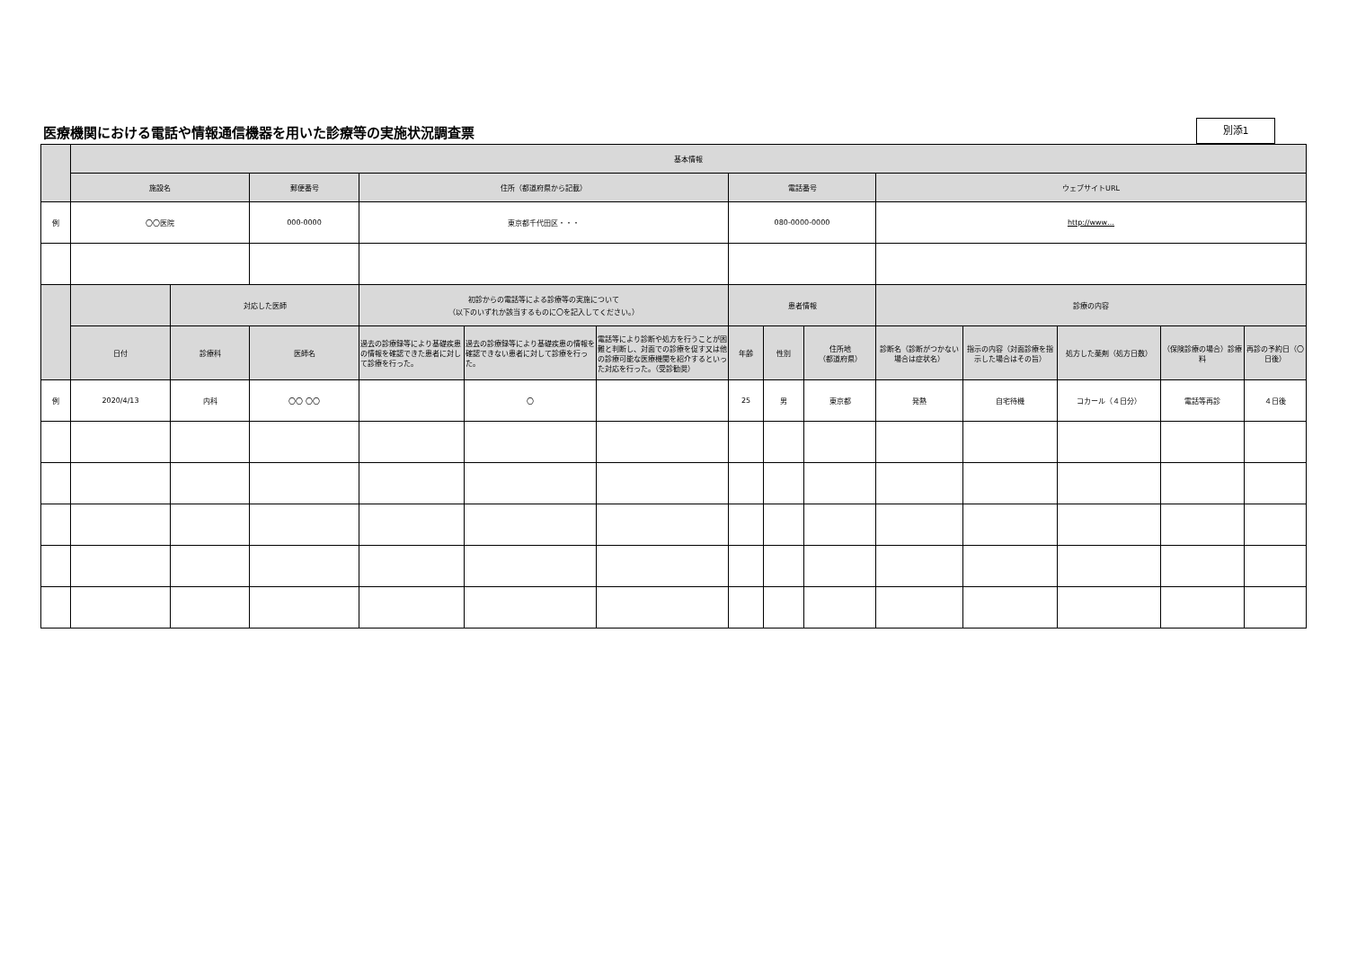医療機関における電話や情報通信機器を用いた診療等の実施状況調査票
別添1
| | 基本情報 | | | | | | | | | | | | | |
| --- | --- | --- | --- | --- | --- | --- | --- | --- | --- | --- | --- | --- | --- | --- |
| | 施設名 | | 郵便番号 | 住所（都道府県から記載） | | | 電話番号 | | | ウェブサイトURL | | | | |
| 例 | 〇〇医院 | | 000-0000 | 東京都千代田区・・・ | | | 080-0000-0000 | | | http://www… | | | | |
| | | 対応した医師 | | 初診からの電話等による診療等の実施について （以下のいずれか該当するものに〇を記入してください。） | | | 患者情報 | | | 診療の内容 | | | | |
| | 日付 | 診療科 | 医師名 | 過去の診療録等により基礎疾患の情報を確認できた患者に対して診療を行った。 | 過去の診療録等により基礎疾患の情報を確認できない患者に対して診療を行った。 | 電話等により診断や処方を行うことが困難と判断し、対面での診療を促す又は他の診療可能な医療機関を紹介するといった対応を行った。（受診勧奨） | 年齢 | 性別 | 住所地 （都道府県） | 診断名（診断がつかない場合は症状名） | 指示の内容（対面診療を指示した場合はその旨） | 処方した薬剤（処方日数） | （保険診療の場合）診療料 | 再診の予約日（〇日後） |
| 例 | 2020/4/13 | 内科 | 〇〇 〇〇 | | 〇 | | 25 | 男 | 東京都 | 発熱 | 自宅待機 | コカール（４日分） | 電話等再診 | ４日後 |